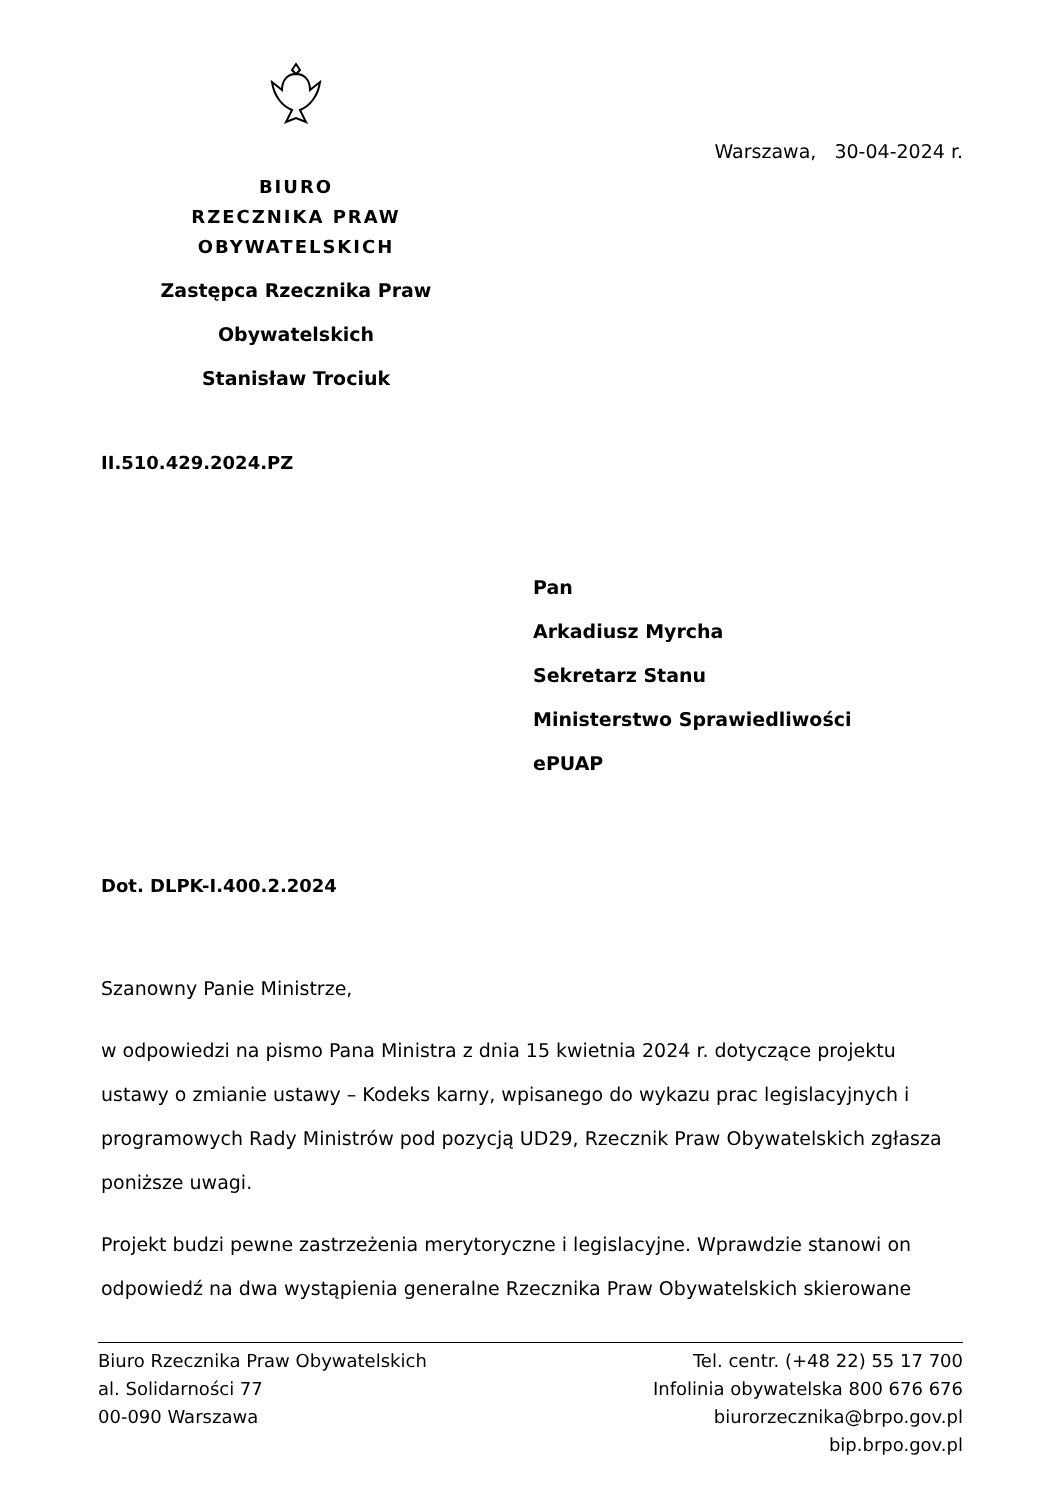BIURO
RZECZNIKA PRAW OBYWATELSKICH
Zastępca Rzecznika Praw Obywatelskich
Stanisław Trociuk
Warszawa, 30-04-2024 r.
II.510.429.2024.PZ
Pan
Arkadiusz Myrcha
Sekretarz Stanu
Ministerstwo Sprawiedliwości
ePUAP
Dot. DLPK-I.400.2.2024
Szanowny Panie Ministrze,
w odpowiedzi na pismo Pana Ministra z dnia 15 kwietnia 2024 r. dotyczące projektu ustawy o zmianie ustawy – Kodeks karny, wpisanego do wykazu prac legislacyjnych i programowych Rady Ministrów pod pozycją UD29, Rzecznik Praw Obywatelskich zgłasza poniższe uwagi.
Projekt budzi pewne zastrzeżenia merytoryczne i legislacyjne. Wprawdzie stanowi on odpowiedź na dwa wystąpienia generalne Rzecznika Praw Obywatelskich skierowane
Biuro Rzecznika Praw Obywatelskich
al. Solidarności 77
00-090 Warszawa
Tel. centr. (+48 22) 55 17 700
Infolinia obywatelska 800 676 676
biurorzecznika@brpo.gov.pl
bip.brpo.gov.pl